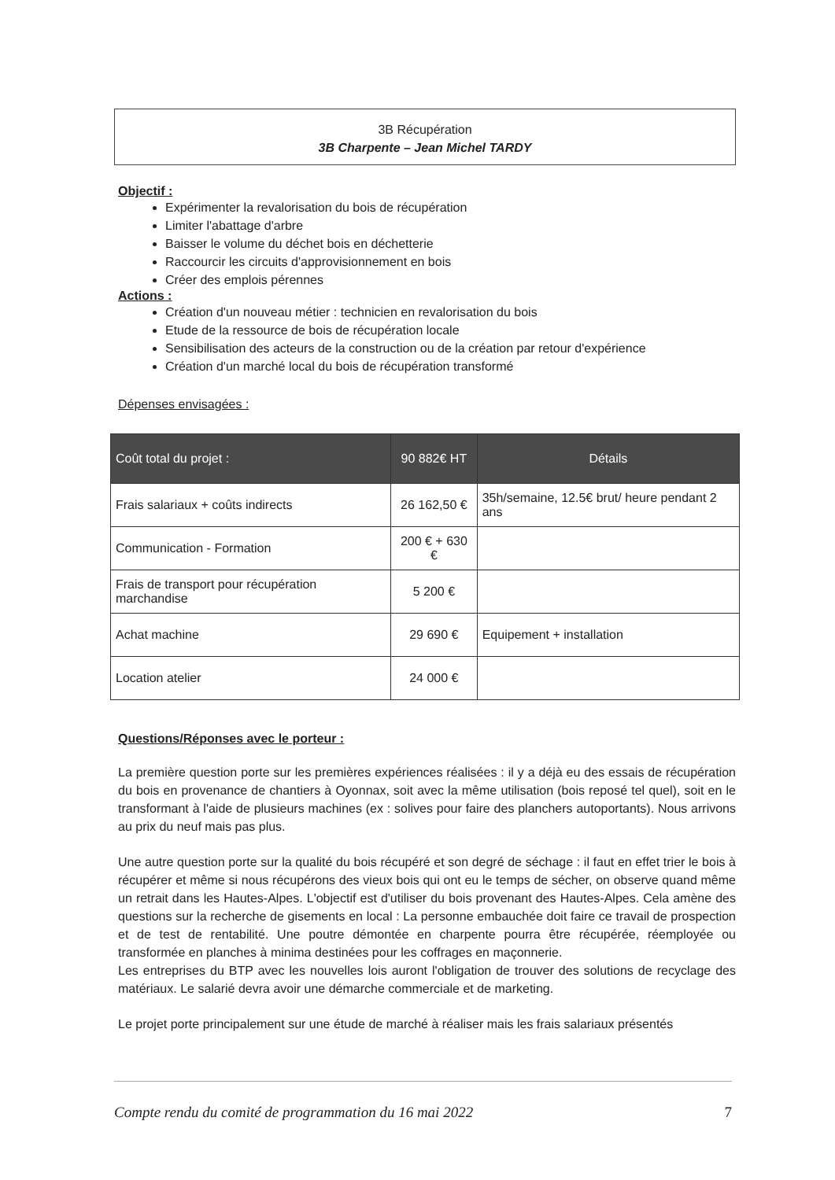3B Récupération
3B Charpente – Jean Michel TARDY
Objectif :
Expérimenter la revalorisation du bois de récupération
Limiter l'abattage d'arbre
Baisser le volume du déchet bois en déchetterie
Raccourcir les circuits d'approvisionnement en bois
Créer des emplois pérennes
Actions :
Création d'un nouveau métier : technicien en revalorisation du bois
Etude de la ressource de bois de récupération locale
Sensibilisation des acteurs de la construction ou de la création par retour d'expérience
Création d'un marché local du bois de récupération transformé
Dépenses envisagées :
| Coût total du projet : | 90 882€ HT | Détails |
| --- | --- | --- |
| Frais salariaux + coûts indirects | 26 162,50 € | 35h/semaine, 12.5€ brut/ heure pendant 2 ans |
| Communication - Formation | 200 € + 630 € | |
| Frais de transport pour récupération marchandise | 5 200 € | |
| Achat machine | 29 690 € | Equipement + installation |
| Location atelier | 24 000 € | |
Questions/Réponses avec le porteur :
La première question porte sur les premières expériences réalisées : il y a déjà eu des essais de récupération du bois en provenance de chantiers à Oyonnax, soit avec la même utilisation (bois reposé tel quel), soit en le transformant à l'aide de plusieurs machines (ex : solives pour faire des planchers autoportants). Nous arrivons au prix du neuf mais pas plus.
Une autre question porte sur la qualité du bois récupéré et son degré de séchage : il faut en effet trier le bois à récupérer et même si nous récupérons des vieux bois qui ont eu le temps de sécher, on observe quand même un retrait dans les Hautes-Alpes. L'objectif est d'utiliser du bois provenant des Hautes-Alpes. Cela amène des questions sur la recherche de gisements en local : La personne embauchée doit faire ce travail de prospection et de test de rentabilité. Une poutre démontée en charpente pourra être récupérée, réemployée ou transformée en planches à minima destinées pour les coffrages en maçonnerie.
Les entreprises du BTP avec les nouvelles lois auront l'obligation de trouver des solutions de recyclage des matériaux. Le salarié devra avoir une démarche commerciale et de marketing.
Le projet porte principalement sur une étude de marché à réaliser mais les frais salariaux présentés
Compte rendu du comité de programmation du 16 mai 2022 7